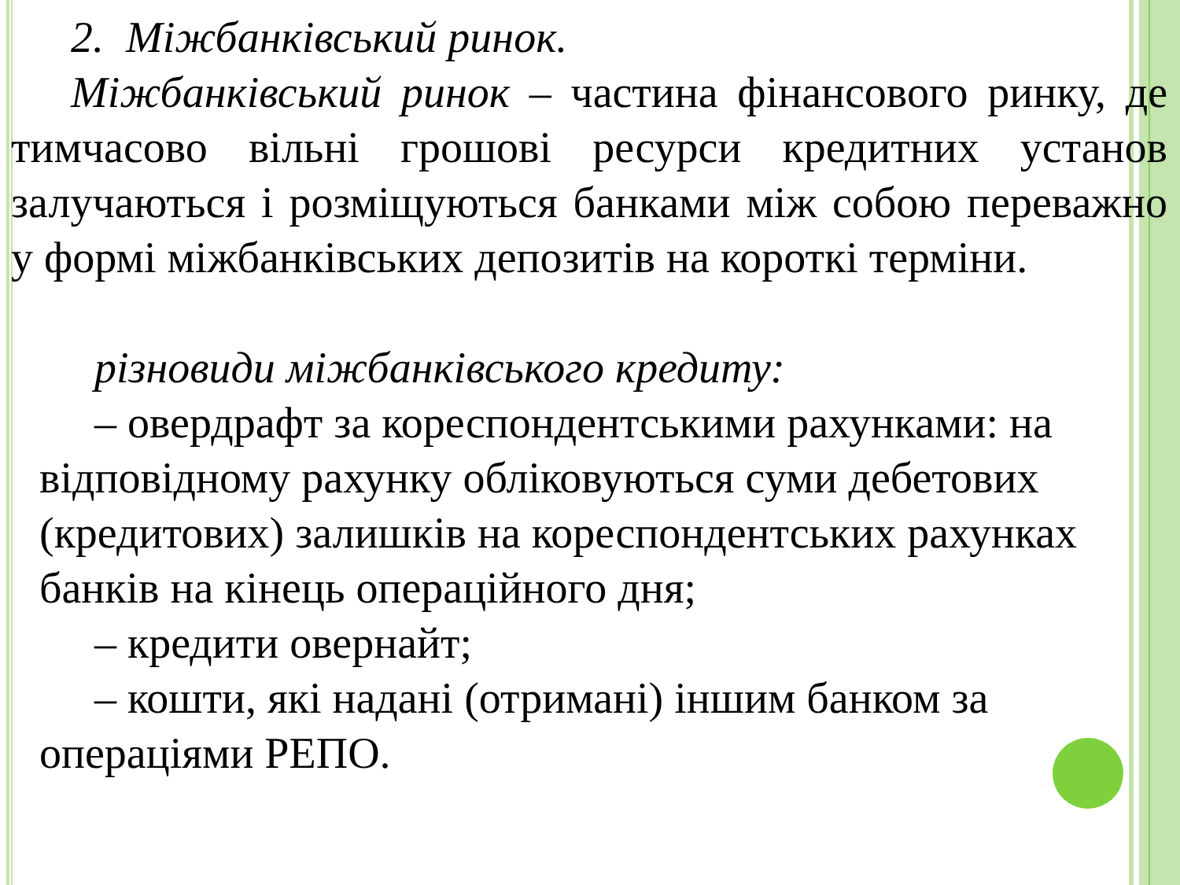2. Міжбанківський ринок.
Міжбанківський ринок – частина фінансового ринку, де тимчасово вільні грошові ресурси кредитних установ залучаються і розміщуються банками між собою переважно у формі міжбанківських депозитів на короткі терміни.
різновиди міжбанківського кредиту:
– овердрафт за кореспондентськими рахунками: на відповідному рахунку обліковуються суми дебетових (кредитових) залишків на кореспондентських рахунках банків на кінець операційного дня;
– кредити овернайт;
– кошти, які надані (отримані) іншим банком за операціями РЕПО.